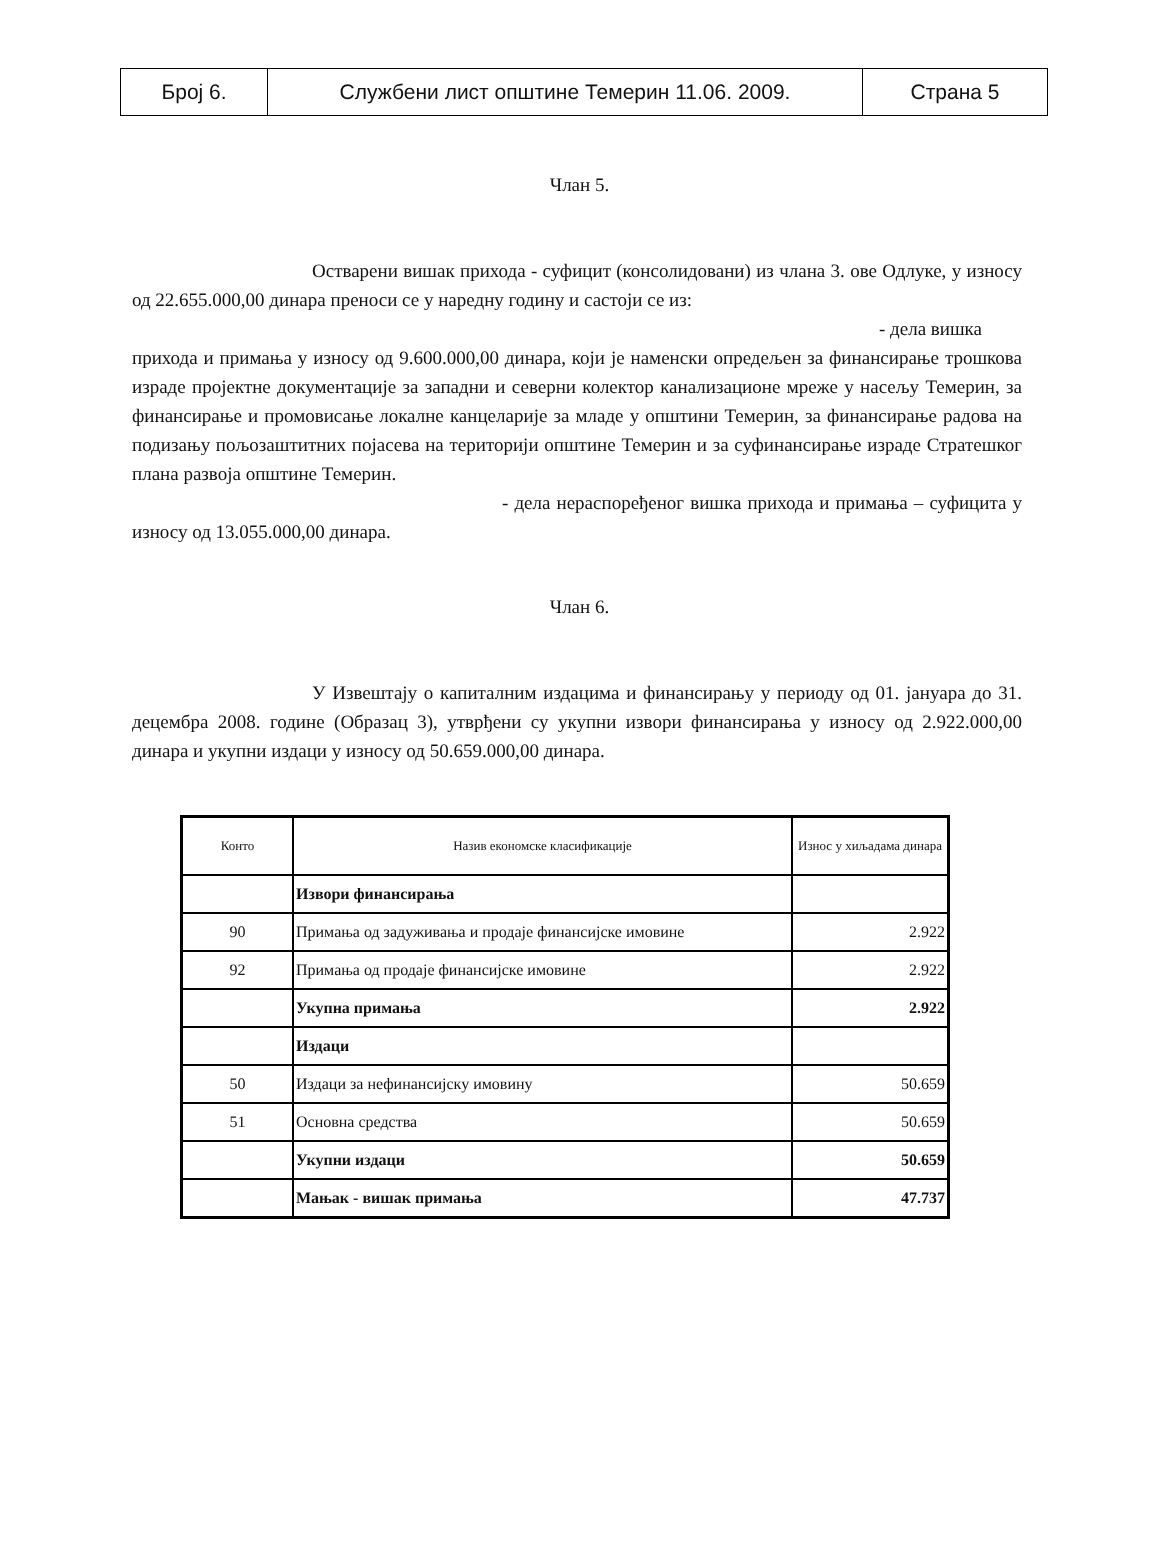| Број 6. | Службени лист општине Темерин 11.06. 2009. | Страна 5 |
Члан 5.
Остварени вишак прихода - суфицит (консолидовани) из члана 3. ове Одлуке, у износу од 22.655.000,00 динара преноси се у наредну годину и састоји се из:
- дела вишка
прихода и примања у износу од 9.600.000,00 динара, који је наменски опредељен за финансирање трошкова израде пројектне документације за западни и северни колектор канализационе мреже у насељу Темерин, за финансирање и промовисање локалне канцеларије за младе у општини Темерин, за финансирање радова на подизању пољозаштитних појасева на територији општине Темерин и за суфинансирање израде Стратешког плана развоја општине Темерин.
- дела нераспоређеног вишка прихода и примања – суфицита у износу од 13.055.000,00 динара.
Члан 6.
У Извештају о капиталним издацима и финансирању у периоду од 01. јануара до 31. децембра 2008. године (Образац 3), утврђени су укупни извори финансирања у износу од 2.922.000,00 динара и укупни издаци у износу од 50.659.000,00 динара.
| Конто | Назив економске класификације | Износ у хиљадама динара |
| --- | --- | --- |
| | Извори финансирања | |
| 90 | Примања од задуживања и продаје финансијске имовине | 2.922 |
| 92 | Примања од продаје финансијске имовине | 2.922 |
| | Укупна примања | 2.922 |
| | Издаци | |
| 50 | Издаци за нефинансијску имовину | 50.659 |
| 51 | Основна средства | 50.659 |
| | Укупни издаци | 50.659 |
| | Мањак - вишак примања | 47.737 |